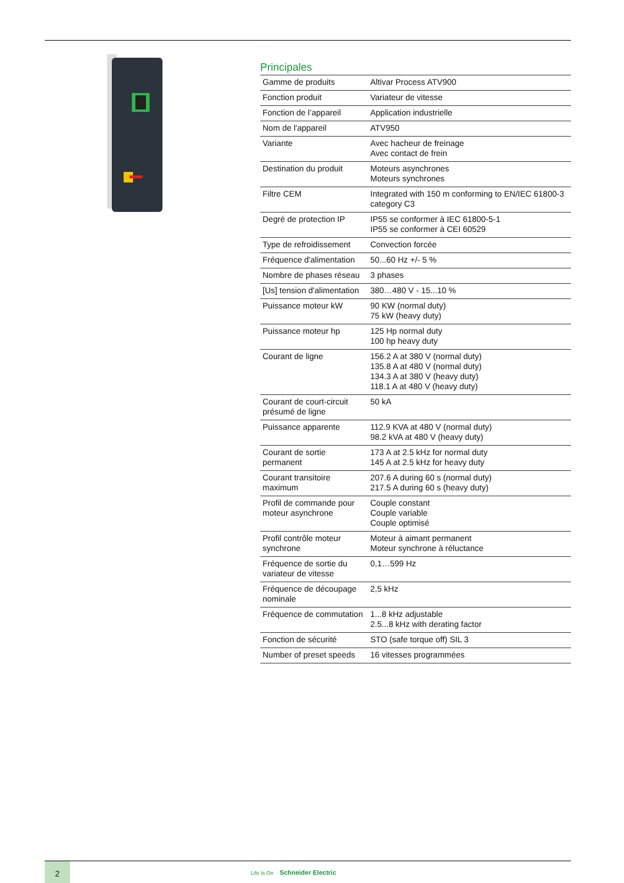Principales
| Gamme de produits | Altivar Process ATV900 |
| Fonction produit | Variateur de vitesse |
| Fonction de l’appareil | Application industrielle |
| Nom de l'appareil | ATV950 |
| Variante | Avec hacheur de freinage Avec contact de frein |
| Destination du produit | Moteurs asynchrones Moteurs synchrones |
| Filtre CEM | Integrated with 150 m conforming to EN/IEC 61800-3 category C3 |
| Degré de protection IP | IP55 se conformer à IEC 61800-5-1 IP55 se conformer à CEI 60529 |
| Type de refroidissement | Convection forcée |
| Fréquence d'alimentation | 50...60 Hz +/- 5 % |
| Nombre de phases réseau | 3 phases |
| [Us] tension d'alimentation | 380…480 V - 15...10 % |
| Puissance moteur kW | 90 KW (normal duty) 75 kW (heavy duty) |
| Puissance moteur hp | 125 Hp normal duty 100 hp heavy duty |
| Courant de ligne | 156.2 A at 380 V (normal duty) 135.8 A at 480 V (normal duty) 134.3 A at 380 V (heavy duty) 118.1 A at 480 V (heavy duty) |
| Courant de court-circuit présumé de ligne | 50 kA |
| Puissance apparente | 112.9 KVA at 480 V (normal duty) 98.2 kVA at 480 V (heavy duty) |
| Courant de sortie permanent | 173 A at 2.5 kHz for normal duty 145 A at 2.5 kHz for heavy duty |
| Courant transitoire maximum | 207.6 A during 60 s (normal duty) 217.5 A during 60 s (heavy duty) |
| Profil de commande pour moteur asynchrone | Couple constant Couple variable Couple optimisé |
| Profil contrôle moteur synchrone | Moteur à aimant permanent Moteur synchrone à réluctance |
| Fréquence de sortie du variateur de vitesse | 0,1…599 Hz |
| Fréquence de découpage nominale | 2,5 kHz |
| Fréquence de commutation | 1...8 kHz adjustable 2.5...8 kHz with derating factor |
| Fonction de sécurité | STO (safe torque off) SIL 3 |
| Number of preset speeds | 16 vitesses programmées |
2
Life Is On Schneider Electric